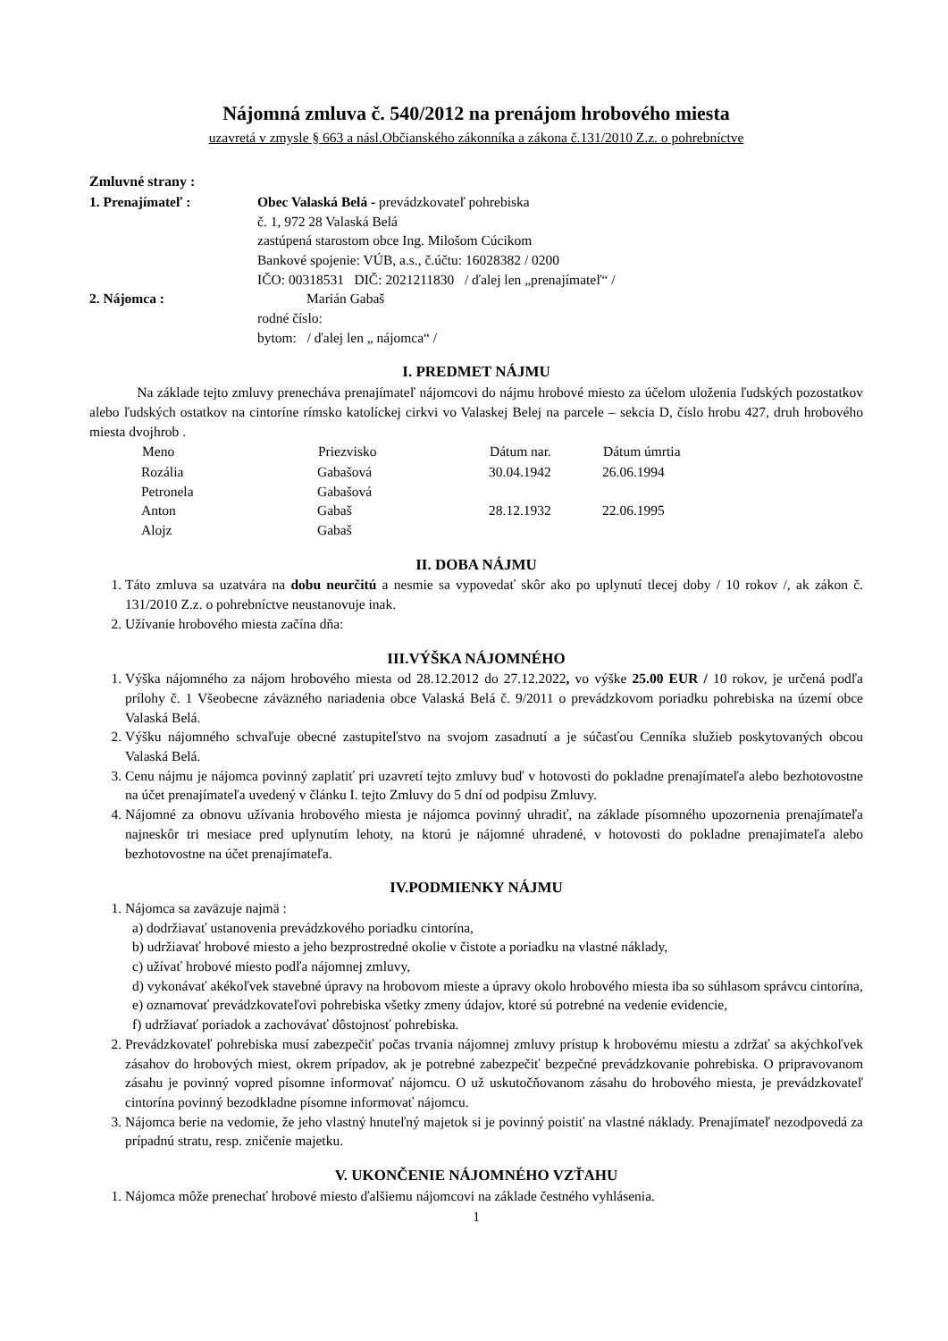Nájomná zmluva č. 540/2012 na prenájom hrobového miesta
uzavretá v zmysle § 663 a násl.Občianského zákonníka a zákona č.131/2010 Z.z. o pohrebníctve
Zmluvné strany :
| 1. Prenajímateľ : | Obec Valaská Belá - prevádzkovateľ pohrebiska č. 1, 972 28 Valaská Belá zastúpená starostom obce Ing. Milošom Cúcikom Bankové spojenie: VÚB, a.s., č.účtu: 16028382 / 0200 IČO: 00318531 DIČ: 2021211830 / ďalej len „prenajímateľ“ / |
| 2. Nájomca : | Marián Gabaš rodné číslo: bytom: / ďalej len „ nájomca“ / |
I. PREDMET NÁJMU
Na základe tejto zmluvy prenecháva prenajímateľ nájomcovi do nájmu hrobové miesto za účelom uloženia ľudských pozostatkov alebo ľudských ostatkov na cintoríne rímsko katolíckej cirkvi vo Valaskej Belej na parcele – sekcia D, číslo hrobu 427, druh hrobového miesta dvojhrob .
| Meno | Priezvisko | Dátum nar. | Dátum úmrtia |
| --- | --- | --- | --- |
| Rozália | Gabašová | 30.04.1942 | 26.06.1994 |
| Petronela | Gabašová | | |
| Anton | Gabaš | 28.12.1932 | 22.06.1995 |
| Alojz | Gabaš | | |
II. DOBA NÁJMU
1. Táto zmluva sa uzatvára na dobu neurčitú a nesmie sa vypovedať skôr ako po uplynutí tlecej doby / 10 rokov /, ak zákon č. 131/2010 Z.z. o pohrebníctve neustanovuje inak.
2. Užívanie hrobového miesta začína dňa:
III.VÝŠKA NÁJOMNÉHO
1. Výška nájomného za nájom hrobového miesta od 28.12.2012 do 27.12.2022, vo výške 25.00 EUR / 10 rokov, je určená podľa prílohy č. 1 Všeobecne záväzného nariadenia obce Valaská Belá č. 9/2011 o prevádzkovom poriadku pohrebiska na území obce Valaská Belá.
2. Výšku nájomného schvaľuje obecné zastupiteľstvo na svojom zasadnutí a je súčasťou Cenníka služieb poskytovaných obcou Valaská Belá.
3. Cenu nájmu je nájomca povinný zaplatiť pri uzavretí tejto zmluvy buď v hotovosti do pokladne prenajímateľa alebo bezhotovostne na účet prenajímateľa uvedený v článku I. tejto Zmluvy do 5 dní od podpisu Zmluvy.
4. Nájomné za obnovu užívania hrobového miesta je nájomca povinný uhradiť, na základe písomného upozornenia prenajímateľa najneskôr tri mesiace pred uplynutím lehoty, na ktorú je nájomné uhradené, v hotovosti do pokladne prenajímateľa alebo bezhotovostne na účet prenajímateľa.
IV.PODMIENKY NÁJMU
1. Nájomca sa zaväzuje najmä :
a) dodržiavať ustanovenia prevádzkového poriadku cintorína,
b) udržiavať hrobové miesto a jeho bezprostredné okolie v čistote a poriadku na vlastné náklady,
c) užívať hrobové miesto podľa nájomnej zmluvy,
d) vykonávať akékoľvek stavebné úpravy na hrobovom mieste a úpravy okolo hrobového miesta iba so súhlasom správcu cintorína,
e) oznamovať prevádzkovateľovi pohrebiska všetky zmeny údajov, ktoré sú potrebné na vedenie evidencie,
f) udržiavať poriadok a zachovávať dôstojnosť pohrebiska.
2. Prevádzkovateľ pohrebiska musí zabezpečiť počas trvania nájomnej zmluvy prístup k hrobovému miestu a zdržať sa akýchkoľvek zásahov do hrobových miest, okrem prípadov, ak je potrebné zabezpečiť bezpečné prevádzkovanie pohrebiska. O pripravovanom zásahu je povinný vopred písomne informovať nájomcu. O už uskutočňovanom zásahu do hrobového miesta, je prevádzkovateľ cintorína povinný bezodkladne písomne informovať nájomcu.
3. Nájomca berie na vedomie, že jeho vlastný hnuteľný majetok si je povinný poistiť na vlastné náklady. Prenajímateľ nezodpovedá za prípadnú stratu, resp. zničenie majetku.
V. UKONČENIE NÁJOMNÉHO VZŤAHU
1. Nájomca môže prenechať hrobové miesto ďalšiemu nájomcovi na základe čestného vyhlásenia.
1